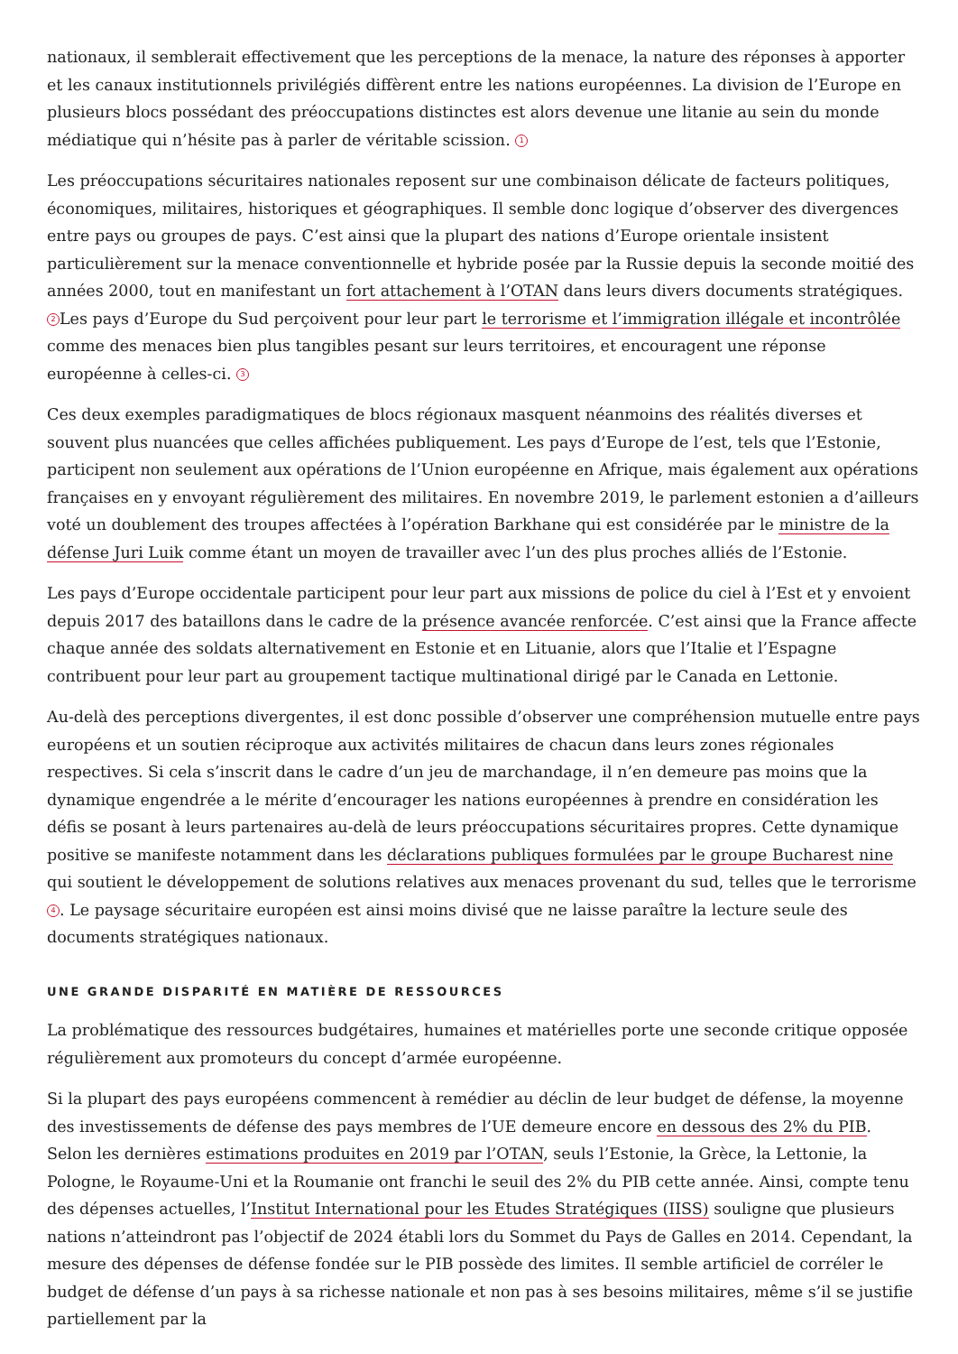nationaux, il semblerait effectivement que les perceptions de la menace, la nature des réponses à apporter et les canaux institutionnels privilégiés diffèrent entre les nations européennes. La division de l’Europe en plusieurs blocs possédant des préoccupations distinctes est alors devenue une litanie au sein du monde médiatique qui n’hésite pas à parler de véritable scission. 1
Les préoccupations sécuritaires nationales reposent sur une combinaison délicate de facteurs politiques, économiques, militaires, historiques et géographiques. Il semble donc logique d’observer des divergences entre pays ou groupes de pays. C’est ainsi que la plupart des nations d’Europe orientale insistent particulièrement sur la menace conventionnelle et hybride posée par la Russie depuis la seconde moitié des années 2000, tout en manifestant un fort attachement à l’OTAN dans leurs divers documents stratégiques. 2 Les pays d’Europe du Sud perçoivent pour leur part le terrorisme et l’immigration illégale et incontrôlée comme des menaces bien plus tangibles pesant sur leurs territoires, et encouragent une réponse européenne à celles-ci. 3
Ces deux exemples paradigmatiques de blocs régionaux masquent néanmoins des réalités diverses et souvent plus nuancées que celles affichées publiquement. Les pays d’Europe de l’est, tels que l’Estonie, participent non seulement aux opérations de l’Union européenne en Afrique, mais également aux opérations françaises en y envoyant régulièrement des militaires. En novembre 2019, le parlement estonien a d’ailleurs voté un doublement des troupes affectées à l’opération Barkhane qui est considérée par le ministre de la défense Juri Luik comme étant un moyen de travailler avec l’un des plus proches alliés de l’Estonie.
Les pays d’Europe occidentale participent pour leur part aux missions de police du ciel à l’Est et y envoient depuis 2017 des bataillons dans le cadre de la présence avancée renforcée. C’est ainsi que la France affecte chaque année des soldats alternativement en Estonie et en Lituanie, alors que l’Italie et l’Espagne contribuent pour leur part au groupement tactique multinational dirigé par le Canada en Lettonie.
Au-delà des perceptions divergentes, il est donc possible d’observer une compréhension mutuelle entre pays européens et un soutien réciproque aux activités militaires de chacun dans leurs zones régionales respectives. Si cela s’inscrit dans le cadre d’un jeu de marchandage, il n’en demeure pas moins que la dynamique engendrée a le mérite d’encourager les nations européennes à prendre en considération les défis se posant à leurs partenaires au-delà de leurs préoccupations sécuritaires propres. Cette dynamique positive se manifeste notamment dans les déclarations publiques formulées par le groupe Bucharest nine qui soutient le développement de solutions relatives aux menaces provenant du sud, telles que le terrorisme 4. Le paysage sécuritaire européen est ainsi moins divisé que ne laisse paraître la lecture seule des documents stratégiques nationaux.
UNE GRANDE DISPARITÉ EN MATIÈRE DE RESSOURCES
La problématique des ressources budgétaires, humaines et matérielles porte une seconde critique opposée régulièrement aux promoteurs du concept d’armée européenne.
Si la plupart des pays européens commencent à remédier au déclin de leur budget de défense, la moyenne des investissements de défense des pays membres de l’UE demeure encore en dessous des 2% du PIB. Selon les dernières estimations produites en 2019 par l’OTAN, seuls l’Estonie, la Grèce, la Lettonie, la Pologne, le Royaume-Uni et la Roumanie ont franchi le seuil des 2% du PIB cette année. Ainsi, compte tenu des dépenses actuelles, l’Institut International pour les Etudes Stratégiques (IISS) souligne que plusieurs nations n’atteindront pas l’objectif de 2024 établi lors du Sommet du Pays de Galles en 2014. Cependant, la mesure des dépenses de défense fondée sur le PIB possède des limites. Il semble artificiel de corréler le budget de défense d’un pays à sa richesse nationale et non pas à ses besoins militaires, même s’il se justifie partiellement par la